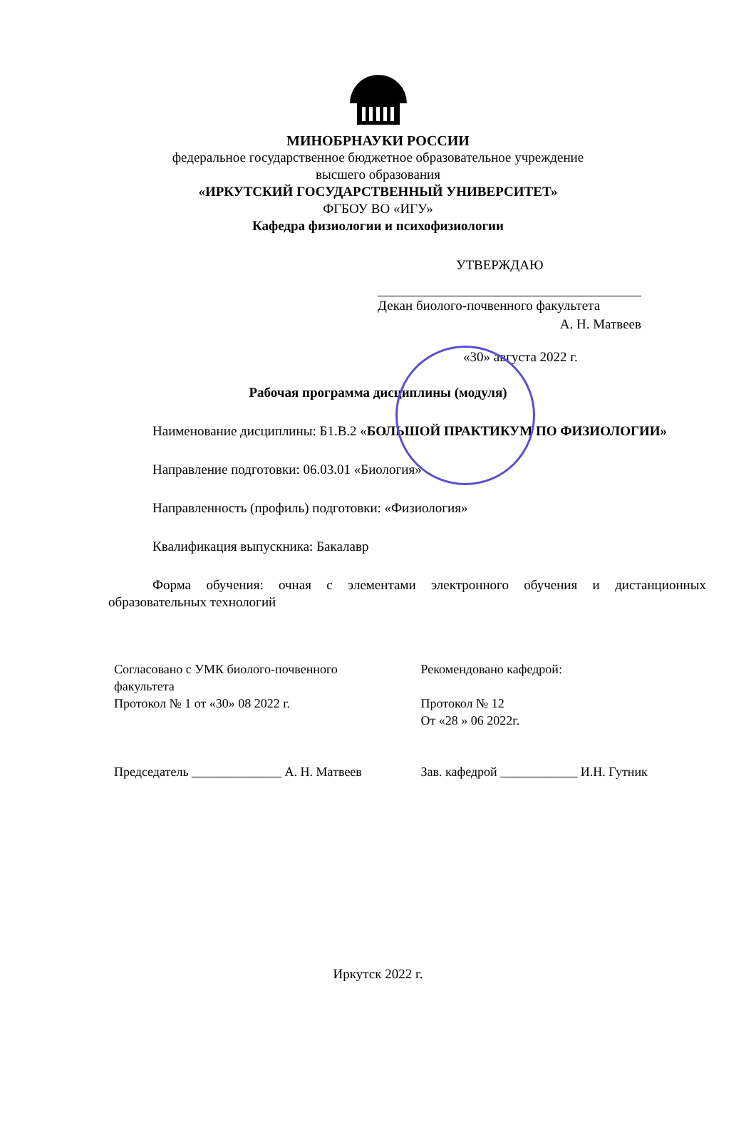МИНОБРНАУКИ РОССИИ
федеральное государственное бюджетное образовательное учреждение
высшего образования
«ИРКУТСКИЙ ГОСУДАРСТВЕННЫЙ УНИВЕРСИТЕТ»
ФГБОУ ВО «ИГУ»
Кафедра физиологии и психофизиологии
УТВЕРЖДАЮ
Декан биолого-почвенного факультета
А. Н. Матвеев
«30» августа 2022 г.
Рабочая программа дисциплины (модуля)
Наименование дисциплины: Б1.В.2 «БОЛЬШОЙ ПРАКТИКУМ ПО ФИЗИОЛОГИИ»
Направление подготовки: 06.03.01 «Биология»
Направленность (профиль) подготовки: «Физиология»
Квалификация выпускника: Бакалавр
Форма обучения: очная с элементами электронного обучения и дистанционных образовательных технологий
Согласовано с УМК биолого-почвенного факультета
Протокол № 1 от «30» 08 2022 г.
Председатель ______________ А. Н. Матвеев
Рекомендовано кафедрой:
Протокол № 12
От «28 » 06 2022г.
Зав. кафедрой ____________ И.Н. Гутник
Иркутск 2022 г.